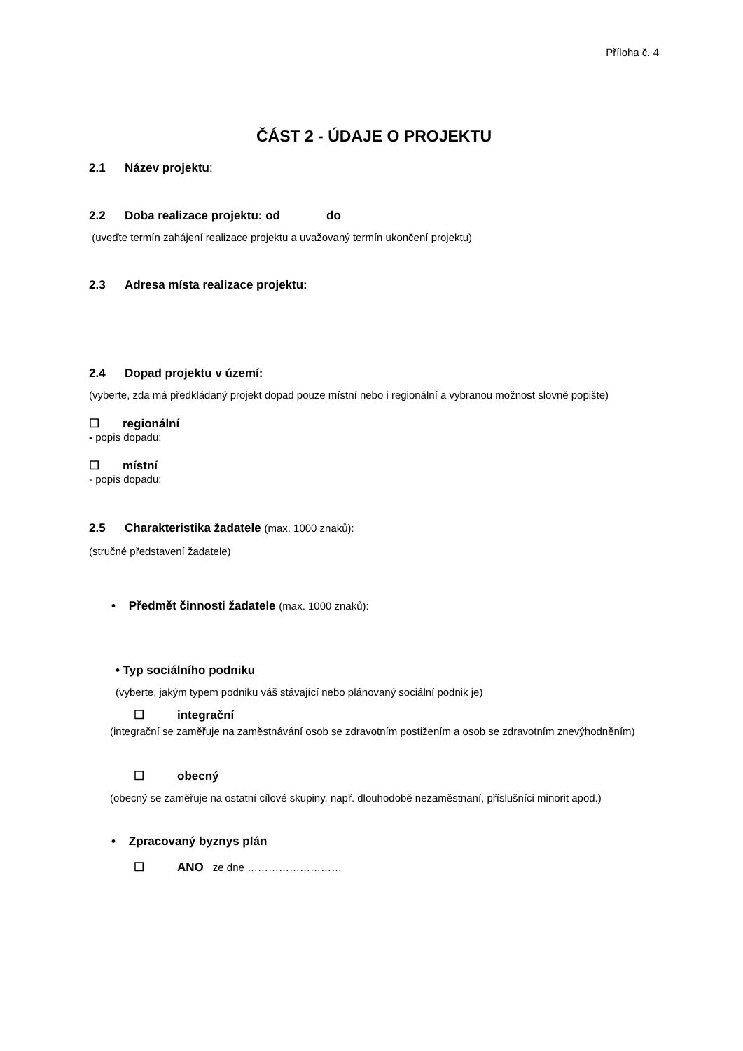Příloha č. 4
ČÁST 2 - ÚDAJE O PROJEKTU
2.1 Název projektu:
2.2 Doba realizace projektu: od do
(uveďte termín zahájení realizace projektu a uvažovaný termín ukončení projektu)
2.3 Adresa místa realizace projektu:
2.4 Dopad projektu v území:
(vyberte, zda má předkládaný projekt dopad pouze místní nebo i regionální a vybranou možnost slovně popište)
☐ regionální
- popis dopadu:
☐ místní
- popis dopadu:
2.5 Charakteristika žadatele (max. 1000 znaků):
(stručné představení žadatele)
• Předmět činnosti žadatele (max. 1000 znaků):
• Typ sociálního podniku
(vyberte, jakým typem podniku váš stávající nebo plánovaný sociální podnik je)
☐ integrační
(integrační se zaměřuje na zaměstnávání osob se zdravotním postižením a osob se zdravotním znevýhodněním)
☐ obecný
(obecný se zaměřuje na ostatní cílové skupiny, např. dlouhodobě nezaměstnaní, příslušníci minorit apod.)
• Zpracovaný byznys plán
☐ ANO ze dne ………………………